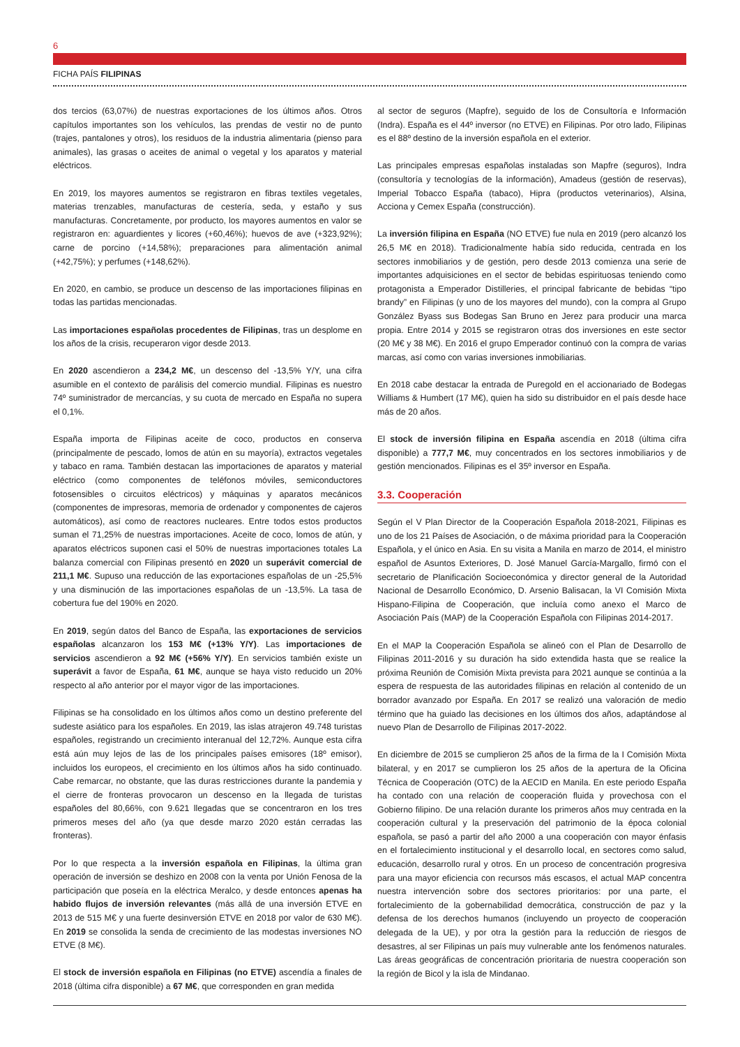6
FICHA PAÍS FILIPINAS
dos tercios (63,07%) de nuestras exportaciones de los últimos años. Otros capítulos importantes son los vehículos, las prendas de vestir no de punto (trajes, pantalones y otros), los residuos de la industria alimentaria (pienso para animales), las grasas o aceites de animal o vegetal y los aparatos y material eléctricos.
En 2019, los mayores aumentos se registraron en fibras textiles vegetales, materias trenzables, manufacturas de cestería, seda, y estaño y sus manufacturas. Concretamente, por producto, los mayores aumentos en valor se registraron en: aguardientes y licores (+60,46%); huevos de ave (+323,92%); carne de porcino (+14,58%); preparaciones para alimentación animal (+42,75%); y perfumes (+148,62%).
En 2020, en cambio, se produce un descenso de las importaciones filipinas en todas las partidas mencionadas.
Las importaciones españolas procedentes de Filipinas, tras un desplome en los años de la crisis, recuperaron vigor desde 2013.
En 2020 ascendieron a 234,2 M€, un descenso del -13,5% Y/Y, una cifra asumible en el contexto de parálisis del comercio mundial. Filipinas es nuestro 74º suministrador de mercancías, y su cuota de mercado en España no supera el 0,1%.
España importa de Filipinas aceite de coco, productos en conserva (principalmente de pescado, lomos de atún en su mayoría), extractos vegetales y tabaco en rama. También destacan las importaciones de aparatos y material eléctrico (como componentes de teléfonos móviles, semiconductores fotosensibles o circuitos eléctricos) y máquinas y aparatos mecánicos (componentes de impresoras, memoria de ordenador y componentes de cajeros automáticos), así como de reactores nucleares. Entre todos estos productos suman el 71,25% de nuestras importaciones. Aceite de coco, lomos de atún, y aparatos eléctricos suponen casi el 50% de nuestras importaciones totales La balanza comercial con Filipinas presentó en 2020 un superávit comercial de 211,1 M€. Supuso una reducción de las exportaciones españolas de un -25,5% y una disminución de las importaciones españolas de un -13,5%. La tasa de cobertura fue del 190% en 2020.
En 2019, según datos del Banco de España, las exportaciones de servicios españolas alcanzaron los 153 M€ (+13% Y/Y). Las importaciones de servicios ascendieron a 92 M€ (+56% Y/Y). En servicios también existe un superávit a favor de España, 61 M€, aunque se haya visto reducido un 20% respecto al año anterior por el mayor vigor de las importaciones.
Filipinas se ha consolidado en los últimos años como un destino preferente del sudeste asiático para los españoles. En 2019, las islas atrajeron 49.748 turistas españoles, registrando un crecimiento interanual del 12,72%. Aunque esta cifra está aún muy lejos de las de los principales países emisores (18º emisor), incluidos los europeos, el crecimiento en los últimos años ha sido continuado. Cabe remarcar, no obstante, que las duras restricciones durante la pandemia y el cierre de fronteras provocaron un descenso en la llegada de turistas españoles del 80,66%, con 9.621 llegadas que se concentraron en los tres primeros meses del año (ya que desde marzo 2020 están cerradas las fronteras).
Por lo que respecta a la inversión española en Filipinas, la última gran operación de inversión se deshizo en 2008 con la venta por Unión Fenosa de la participación que poseía en la eléctrica Meralco, y desde entonces apenas ha habido flujos de inversión relevantes (más allá de una inversión ETVE en 2013 de 515 M€ y una fuerte desinversión ETVE en 2018 por valor de 630 M€). En 2019 se consolida la senda de crecimiento de las modestas inversiones NO ETVE (8 M€).
El stock de inversión española en Filipinas (no ETVE) ascendía a finales de 2018 (última cifra disponible) a 67 M€, que corresponden en gran medida
al sector de seguros (Mapfre), seguido de los de Consultoría e Información (Indra). España es el 44º inversor (no ETVE) en Filipinas. Por otro lado, Filipinas es el 88º destino de la inversión española en el exterior.
Las principales empresas españolas instaladas son Mapfre (seguros), Indra (consultoría y tecnologías de la información), Amadeus (gestión de reservas), Imperial Tobacco España (tabaco), Hipra (productos veterinarios), Alsina, Acciona y Cemex España (construcción).
La inversión filipina en España (NO ETVE) fue nula en 2019 (pero alcanzó los 26,5 M€ en 2018). Tradicionalmente había sido reducida, centrada en los sectores inmobiliarios y de gestión, pero desde 2013 comienza una serie de importantes adquisiciones en el sector de bebidas espirituosas teniendo como protagonista a Emperador Distilleries, el principal fabricante de bebidas “tipo brandy” en Filipinas (y uno de los mayores del mundo), con la compra al Grupo González Byass sus Bodegas San Bruno en Jerez para producir una marca propia. Entre 2014 y 2015 se registraron otras dos inversiones en este sector (20 M€ y 38 M€). En 2016 el grupo Emperador continuó con la compra de varias marcas, así como con varias inversiones inmobiliarias.
En 2018 cabe destacar la entrada de Puregold en el accionariado de Bodegas Williams & Humbert (17 M€), quien ha sido su distribuidor en el país desde hace más de 20 años.
El stock de inversión filipina en España ascendía en 2018 (última cifra disponible) a 777,7 M€, muy concentrados en los sectores inmobiliarios y de gestión mencionados. Filipinas es el 35º inversor en España.
3.3. Cooperación
Según el V Plan Director de la Cooperación Española 2018-2021, Filipinas es uno de los 21 Países de Asociación, o de máxima prioridad para la Cooperación Española, y el único en Asia. En su visita a Manila en marzo de 2014, el ministro español de Asuntos Exteriores, D. José Manuel García-Margallo, firmó con el secretario de Planificación Socioeconómica y director general de la Autoridad Nacional de Desarrollo Económico, D. Arsenio Balisacan, la VI Comisión Mixta Hispano-Filipina de Cooperación, que incluía como anexo el Marco de Asociación País (MAP) de la Cooperación Española con Filipinas 2014-2017.
En el MAP la Cooperación Española se alineó con el Plan de Desarrollo de Filipinas 2011-2016 y su duración ha sido extendida hasta que se realice la próxima Reunión de Comisión Mixta prevista para 2021 aunque se continúa a la espera de respuesta de las autoridades filipinas en relación al contenido de un borrador avanzado por España. En 2017 se realizó una valoración de medio término que ha guiado las decisiones en los últimos dos años, adaptándose al nuevo Plan de Desarrollo de Filipinas 2017-2022.
En diciembre de 2015 se cumplieron 25 años de la firma de la I Comisión Mixta bilateral, y en 2017 se cumplieron los 25 años de la apertura de la Oficina Técnica de Cooperación (OTC) de la AECID en Manila. En este periodo España ha contado con una relación de cooperación fluida y provechosa con el Gobierno filipino. De una relación durante los primeros años muy centrada en la cooperación cultural y la preservación del patrimonio de la época colonial española, se pasó a partir del año 2000 a una cooperación con mayor énfasis en el fortalecimiento institucional y el desarrollo local, en sectores como salud, educación, desarrollo rural y otros. En un proceso de concentración progresiva para una mayor eficiencia con recursos más escasos, el actual MAP concentra nuestra intervención sobre dos sectores prioritarios: por una parte, el fortalecimiento de la gobernabilidad democrática, construcción de paz y la defensa de los derechos humanos (incluyendo un proyecto de cooperación delegada de la UE), y por otra la gestión para la reducción de riesgos de desastres, al ser Filipinas un país muy vulnerable ante los fenómenos naturales. Las áreas geográficas de concentración prioritaria de nuestra cooperación son la región de Bicol y la isla de Mindanao.